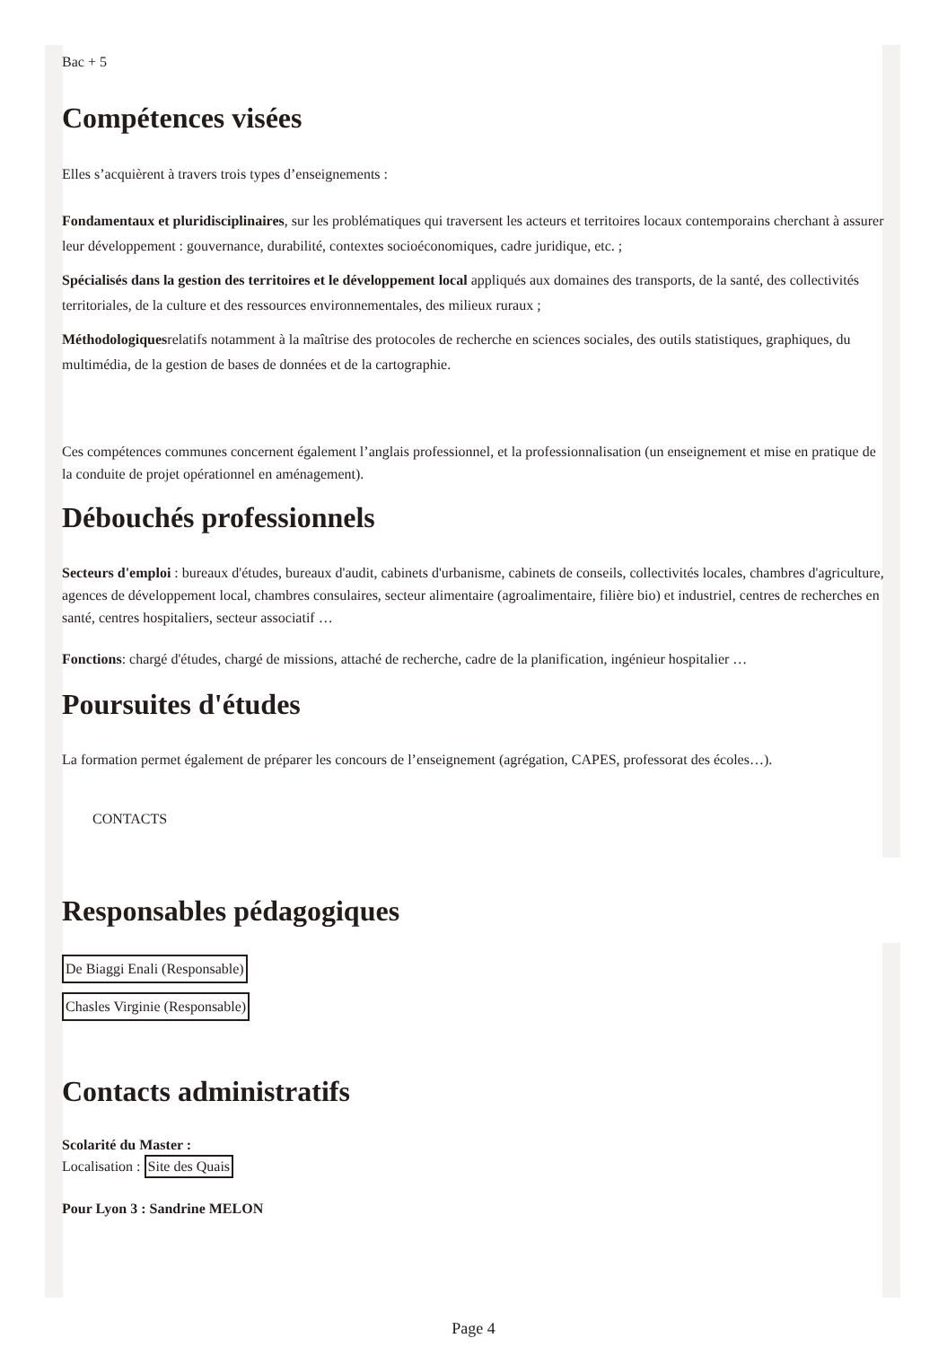Bac + 5
Compétences visées
Elles s’acquièrent à travers trois types d’enseignements :
Fondamentaux et pluridisciplinaires, sur les problématiques qui traversent les acteurs et territoires locaux contemporains cherchant à assurer leur développement : gouvernance, durabilité, contextes socioéconomiques, cadre juridique, etc. ;
Spécialisés dans la gestion des territoires et le développement local appliqués aux domaines des transports, de la santé, des collectivités territoriales, de la culture et des ressources environnementales, des milieux ruraux ;
Méthodologiquesrelatifs notamment à la maîtrise des protocoles de recherche en sciences sociales, des outils statistiques, graphiques, du multimédia, de la gestion de bases de données et de la cartographie.
Ces compétences communes concernent également l’anglais professionnel, et la professionnalisation (un enseignement et mise en pratique de la conduite de projet opérationnel en aménagement).
Débouchés professionnels
Secteurs d'emploi : bureaux d'études, bureaux d'audit, cabinets d'urbanisme, cabinets de conseils, collectivités locales, chambres d'agriculture, agences de développement local, chambres consulaires, secteur alimentaire (agroalimentaire, filière bio) et industriel, centres de recherches en santé, centres hospitaliers, secteur associatif …
Fonctions: chargé d'études, chargé de missions, attaché de recherche, cadre de la planification, ingénieur hospitalier …
Poursuites d'études
La formation permet également de préparer les concours de l’enseignement (agrégation, CAPES, professorat des écoles…).
CONTACTS
Responsables pédagogiques
De Biaggi Enali (Responsable)
Chasles Virginie (Responsable)
Contacts administratifs
Scolarité du Master :
Localisation : Site des Quais
Pour Lyon 3 : Sandrine MELON
Page 4